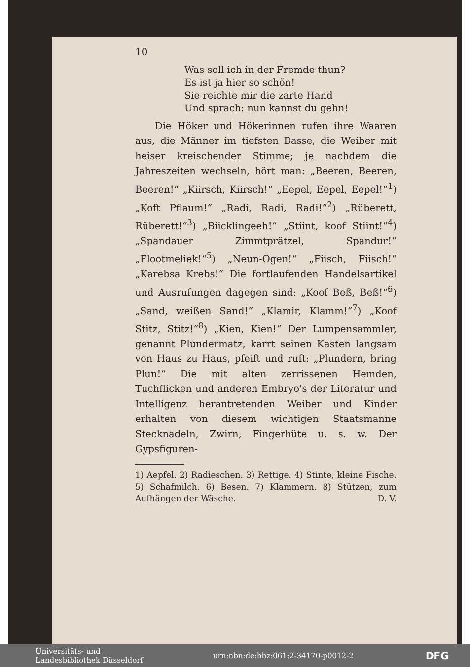10
Was soll ich in der Fremde thun?
Es ist ja hier so schön!
Sie reichte mir die zarte Hand
Und sprach: nun kannst du gehn!
Die Höker und Hökerinnen rufen ihre Waaren aus, die Männer im tiefsten Basse, die Weiber mit heiser kreischender Stimme; je nachdem die Jahreszeiten wechseln, hört man: „Beeren, Beeren, Beeren!“ „Kiirsch, Kiirsch!“ „Eepel, Eepel, Eepel!“<sup>1</sup>) „Koft Pflaum!“ „Radi, Radi, Radi!“<sup>2</sup>) „Rüberett, Rüberett!“<sup>3</sup>) „Biicklingeeh!“ „Stiint, koof Stiint!“<sup>4</sup>) „Spandauer Zimmtprätzel, Spandur!“ „Flootmeliek!“<sup>5</sup>) „Neun-Ogen!“ „Fiisch, Fiisch!“ „Karebsa Krebs!“ Die fortlaufenden Handelsartikel und Ausrufungen dagegen sind: „Koof Beß, Beß!“<sup>6</sup>) „Sand, weißen Sand!“ „Klamir, Klamm!“<sup>7</sup>) „Koof Stitz, Stitz!“<sup>8</sup>) „Kien, Kien!“ Der Lumpensammler, genannt Plundermatz, karrt seinen Kasten langsam von Haus zu Haus, pfeift und ruft: „Plundern, bring Plun!“ Die mit alten zerrissenen Hemden, Tuchflicken und anderen Embryo's der Literatur und Intelligenz herantretenden Weiber und Kinder erhalten von diesem wichtigen Staatsmanne Stecknadeln, Zwirn, Fingerhüte u. s. w. Der Gypsfiguren-
1) Aepfel. 2) Radieschen. 3) Rettige. 4) Stinte, kleine Fische. 5) Schafmilch. 6) Besen. 7) Klammern. 8) Stützen, zum Aufhängen der Wäsche. D. V.
Universitäts- und
Landesbibliothek Düsseldorf
urn:nbn:de:hbz:061:2-34170-p0012-2
DFG